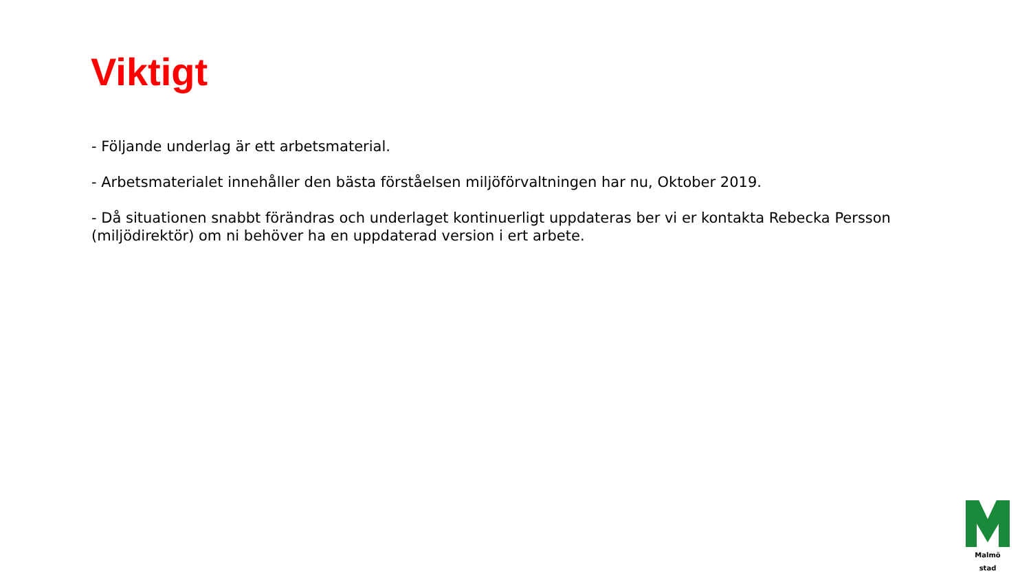Viktigt
- Följande underlag är ett arbetsmaterial.
- Arbetsmaterialet innehåller den bästa förståelsen miljöförvaltningen har nu, Oktober 2019.
- Då situationen snabbt förändras och underlaget kontinuerligt uppdateras ber vi er kontakta Rebecka Persson (miljödirektör) om ni behöver ha en uppdaterad version i ert arbete.
Malmö stad